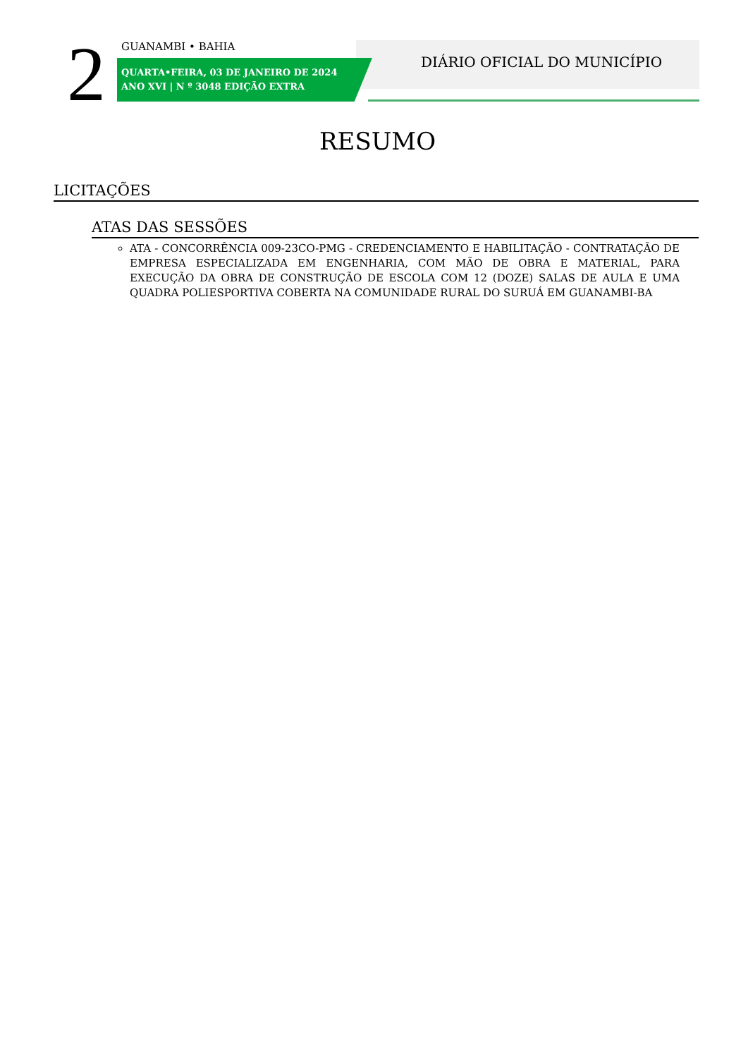2 GUANAMBI • BAHIA
QUARTA•FEIRA, 03 DE JANEIRO DE 2024
ANO XVI | N º 3048 EDIÇÃO EXTRA
DIÁRIO OFICIAL DO MUNICÍPIO
RESUMO
LICITAÇÕES
ATAS DAS SESSÕES
ATA - CONCORRÊNCIA 009-23CO-PMG - CREDENCIAMENTO E HABILITAÇÃO - CONTRATAÇÃO DE EMPRESA ESPECIALIZADA EM ENGENHARIA, COM MÃO DE OBRA E MATERIAL, PARA EXECUÇÃO DA OBRA DE CONSTRUÇÃO DE ESCOLA COM 12 (DOZE) SALAS DE AULA E UMA QUADRA POLIESPORTIVA COBERTA NA COMUNIDADE RURAL DO SURUÁ EM GUANAMBI-BA